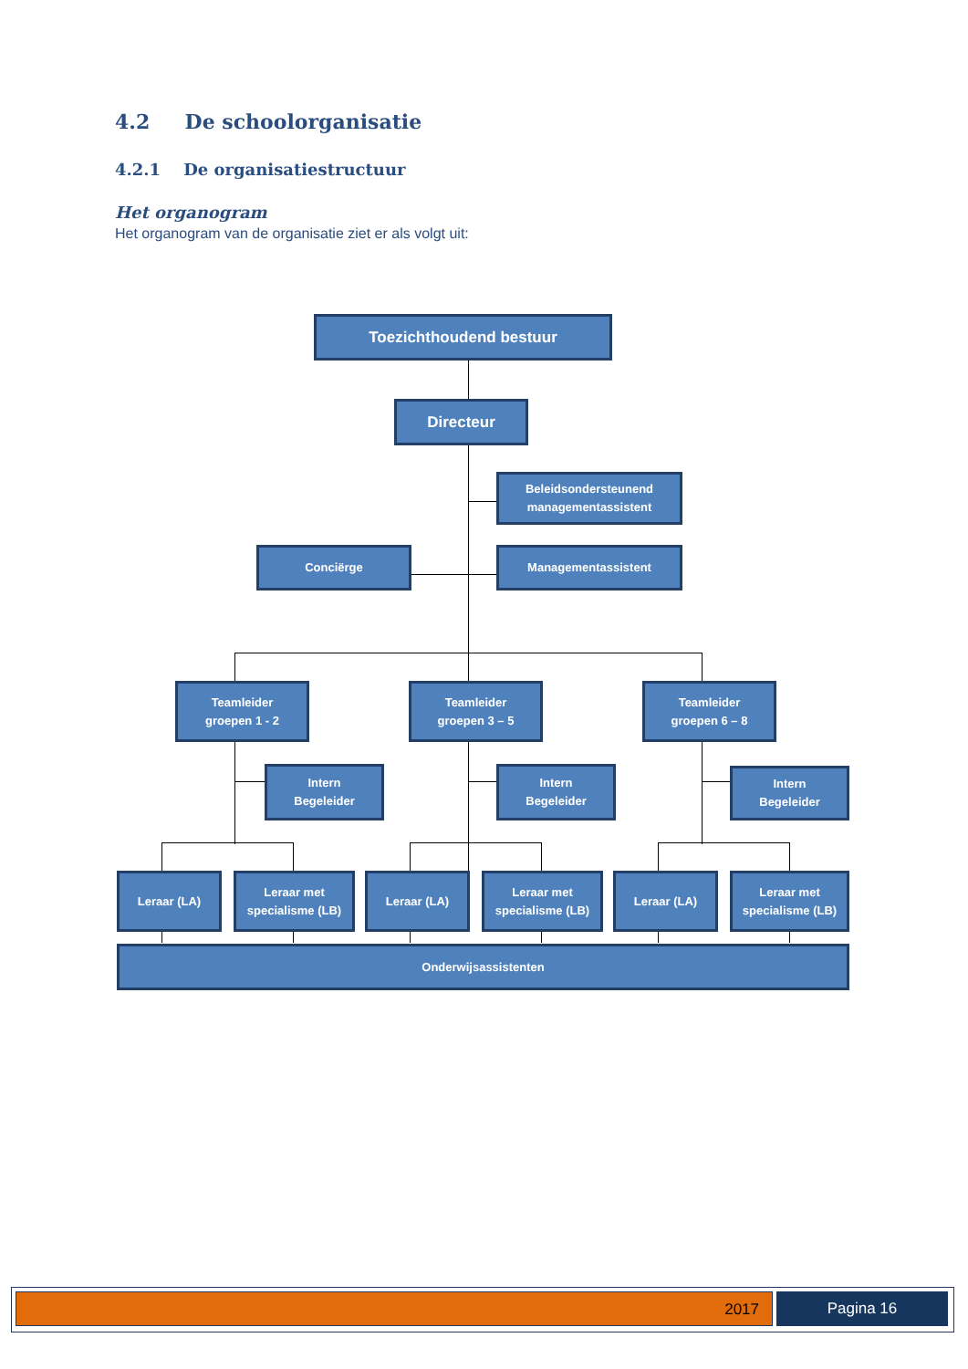4.2 De schoolorganisatie
4.2.1 De organisatiestructuur
Het organogram
Het organogram van de organisatie ziet er als volgt uit:
Toezichthoudend bestuur
Directeur
Beleidsondersteunend
managementassistent
Conciërge Managementassistent
Teamleider
groepen 1 - 2
Teamleider
groepen 3 – 5
Teamleider
groepen 6 – 8
Intern
Begeleider
Intern
Begeleider
Intern
Begeleider
Leraar (LA)
Leraar met
specialisme (LB)
Leraar (LA)
Leraar met
specialisme (LB)
Leraar (LA)
Leraar met
specialisme (LB)
Onderwijsassistenten
2017 Pagina 16